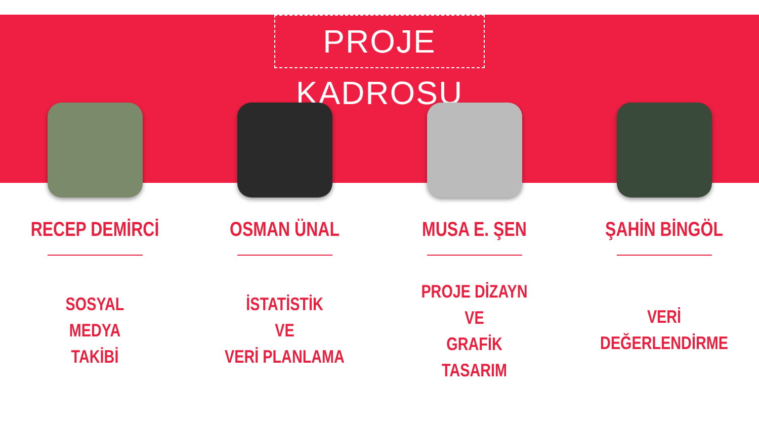PROJE KADROSU
RECEP DEMİRCİ
SOSYAL
MEDYA
TAKİBİ
OSMAN ÜNAL
İSTATİSTİK
VE
VERİ PLANLAMA
MUSA E. ŞEN
PROJE DİZAYN
VE
GRAFİK
TASARIM
ŞAHİN BİNGÖL
VERİ
DEĞERLENDİRME